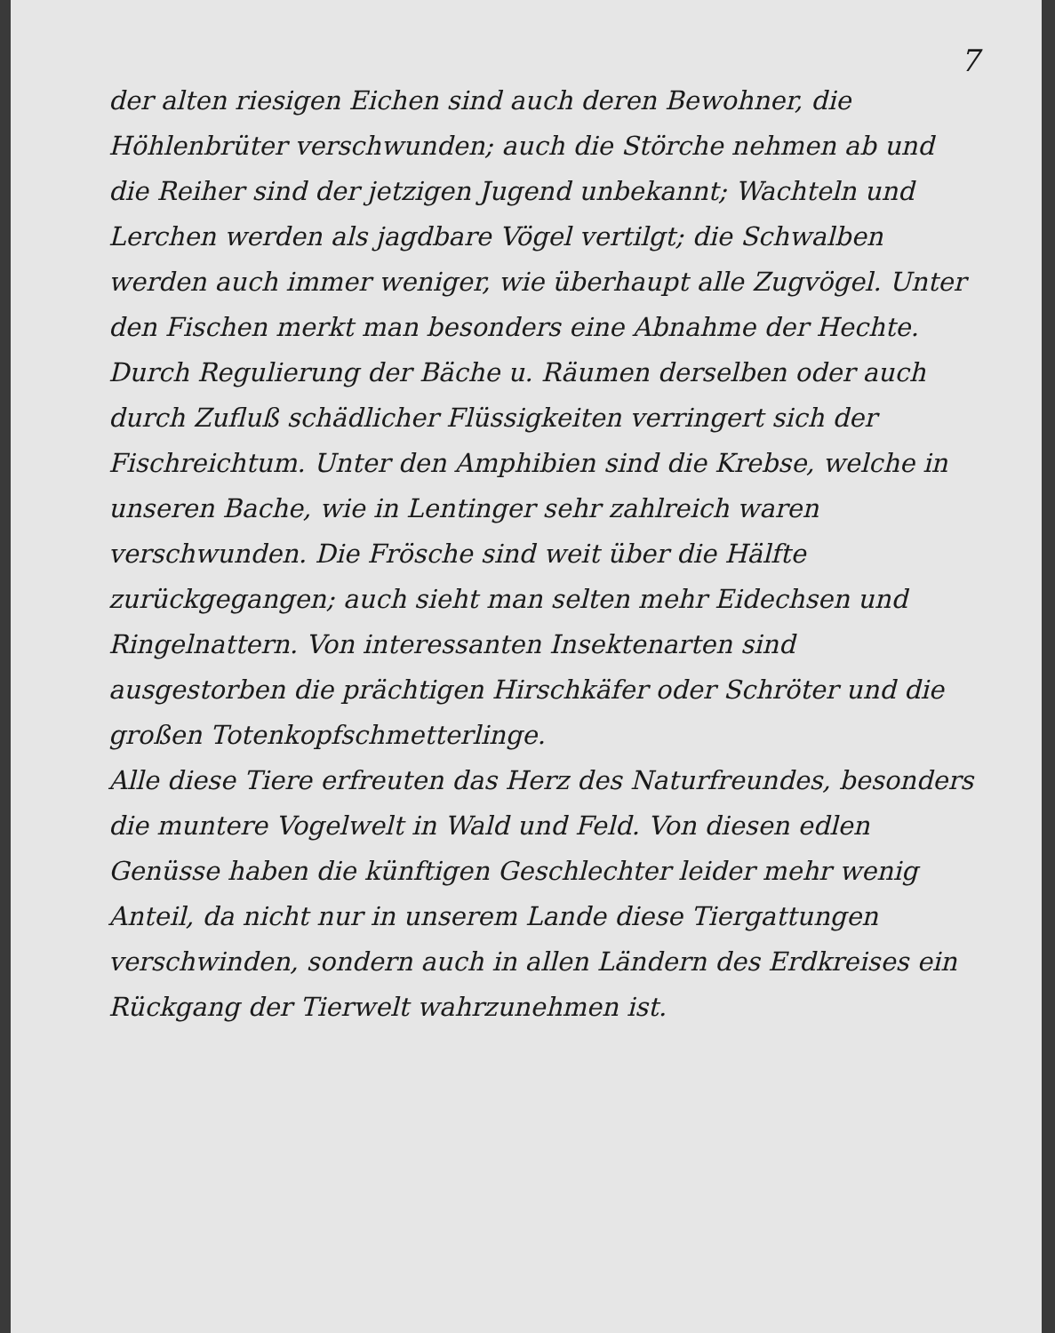7
der alten riesigen Eichen sind auch deren Bewohner, die Höhlenbrüter verschwunden; auch die Störche nehmen ab und die Reiher sind der jetzigen Jugend unbekannt; Wachteln und Lerchen werden als jagdbare Vögel vertilgt; die Schwalben werden auch immer weniger, wie überhaupt alle Zugvögel. Unter den Fischen merkt man besonders eine Abnahme der Hechte. Durch Regulierung der Bäche u. Räumen derselben oder auch durch Zufluß schädlicher Flüssigkeiten verringert sich der Fischreichtum. Unter den Amphibien sind die Krebse, welche in unseren Bache, wie in Lentinger sehr zahlreich waren verschwunden. Die Frösche sind weit über die Hälfte zurückgegangen; auch sieht man selten mehr Eidechsen und Ringelnattern. Von interessanten Insektenarten sind ausgestorben die prächtigen Hirschkäfer oder Schröter und die großen Totenkopfschmetterlinge.
Alle diese Tiere erfreuten das Herz des Naturfreundes, besonders die muntere Vogelwelt in Wald und Feld. Von diesen edlen Genüsse haben die künftigen Geschlechter leider mehr wenig Anteil, da nicht nur in unserem Lande diese Tiergattungen verschwinden, sondern auch in allen Ländern des Erdkreises ein Rückgang der Tierwelt wahrzunehmen ist.